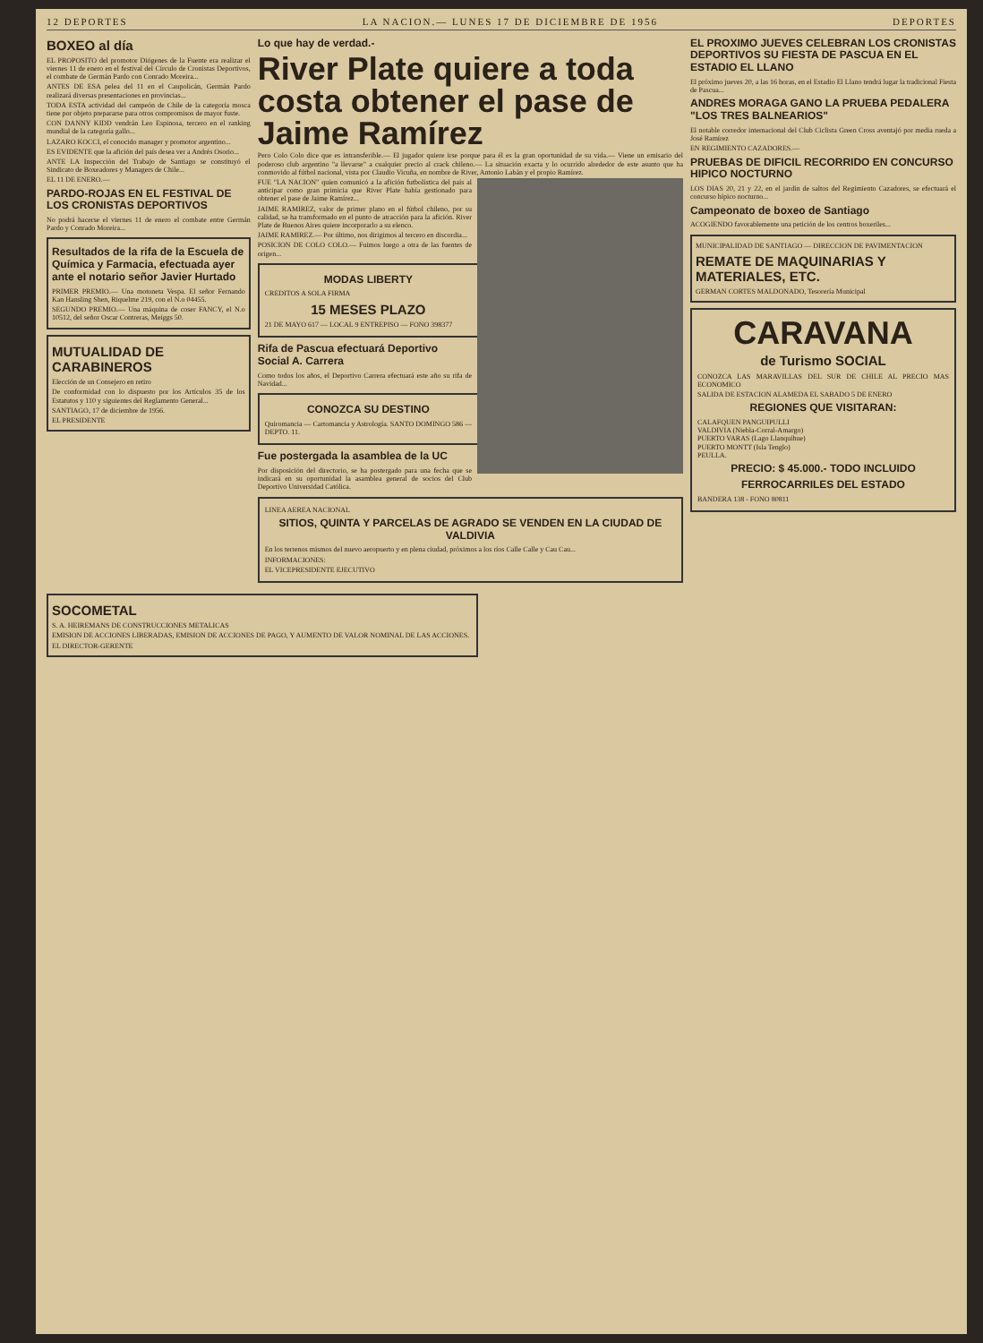12 DEPORTES LA NACION.— LUNES 17 DE DICIEMBRE DE 1956 DEPORTES
BOXEO al día
EL PROPOSITO del promotor Diógenes de la Fuente era realizar el viernes 11 de enero en el festival del Círculo de Cronistas Deportivos, el combate de Germán Pardo con Conrado Moreira...
ANTES DE ESA pelea del 11 en el Caupolicán, Germán Pardo realizará diversas presentaciones en provincias...
TODA ESTA actividad del campeón de Chile de la categoría mosca tiene por objeto prepararse para otros compromisos de mayor fuste.
CON DANNY KIDD vendrán Leo Espinosa, tercero en el ranking mundial de la categoría gallo...
LAZARO KOCCI, el conocido manager y promotor argentino...
ES EVIDENTE que la afición del país desea ver a Andrés Osorio...
ANTE LA Inspección del Trabajo de Santiago se constituyó el Sindicato de Boxeadores y Managers de Chile...
EL 11 DE ENERO.—
PARDO-ROJAS EN EL FESTIVAL DE LOS CRONISTAS DEPORTIVOS
No podrá hacerse el viernes 11 de enero el combate entre Germán Pardo y Conrado Moreira...
Resultados de la rifa de la Escuela de Química y Farmacia, efectuada ayer ante el notario señor Javier Hurtado
PRIMER PREMIO.— Una motoneta Vespa. El señor Fernando Kan Hansling Shen, Riquelme 219, con el N.o 04455.
SEGUNDO PREMIO.— Una máquina de coser FANCY, el N.o 10512, del señor Oscar Contreras, Meiggs 50.
MUTUALIDAD DE CARABINEROS
Elección de un Consejero en retiro
De conformidad con lo dispuesto por los Artículos 35 de los Estatutos y 110 y siguientes del Reglamento General...
SANTIAGO, 17 de diciembre de 1956.
EL PRESIDENTE
Lo que hay de verdad.-
River Plate quiere a toda costa obtener el pase de Jaime Ramírez
Pero Colo Colo dice que es intransferible.— El jugador quiere irse porque para él es la gran oportunidad de su vida.— Viene un emisario del poderoso club argentino "a llevarse" a cualquier precio al crack chileno.— La situación exacta y lo ocurrido alrededor de este asunto que ha conmovido al fútbol nacional, vista por Claudio Vicuña, en nombre de River, Antonio Labán y el propio Ramírez.
FUE "LA NACION" quien comunicó a la afición futbolística del país al anticipar como gran primicia que River Plate había gestionado para obtener el pase de Jaime Ramírez...
JAIME RAMIREZ, valor de primer plano en el fútbol chileno, por su calidad, se ha transformado en el punto de atracción para la afición. River Plate de Buenos Aires quiere incorporarlo a su elenco.
JAIME RAMIREZ.— Por último, nos dirigimos al tercero en discordia...
POSICION DE COLO COLO.— Fuimos luego a otra de las fuentes de origen...
MODAS LIBERTY
CREDITOS A SOLA FIRMA
15 MESES PLAZO
21 DE MAYO 617 — LOCAL 9 ENTREPISO — FONO 398377
Rifa de Pascua efectuará Deportivo Social A. Carrera
Como todos los años, el Deportivo Carrera efectuará este año su rifa de Navidad...
CONOZCA SU DESTINO
Quiromancia — Cartomancia y Astrología. SANTO DOMINGO 586 — DEPTO. 11.
Fue postergada la asamblea de la UC
Por disposición del directorio, se ha postergado para una fecha que se indicará en su oportunidad la asamblea general de socios del Club Deportivo Universidad Católica.
LINEA AEREA NACIONAL
SITIOS, QUINTA Y PARCELAS DE AGRADO SE VENDEN EN LA CIUDAD DE VALDIVIA
En los terrenos mismos del nuevo aeropuerto y en plena ciudad, próximos a los ríos Calle Calle y Cau Cau...
INFORMACIONES:
EL VICEPRESIDENTE EJECUTIVO
EL PROXIMO JUEVES CELEBRAN LOS CRONISTAS DEPORTIVOS SU FIESTA DE PASCUA EN EL ESTADIO EL LLANO
El próximo jueves 20, a las 16 horas, en el Estadio El Llano tendrá lugar la tradicional Fiesta de Pascua...
ANDRES MORAGA GANO LA PRUEBA PEDALERA "LOS TRES BALNEARIOS"
El notable corredor internacional del Club Ciclista Green Cross aventajó por media rueda a José Ramírez
EN REGIMIENTO CAZADORES.—
PRUEBAS DE DIFICIL RECORRIDO EN CONCURSO HIPICO NOCTURNO
LOS DIAS 20, 21 y 22, en el jardín de saltos del Regimiento Cazadores, se efectuará el concurso hípico nocturno...
Campeonato de boxeo de Santiago
ACOGIENDO favorablemente una petición de los centros boxeriles...
MUNICIPALIDAD DE SANTIAGO — DIRECCION DE PAVIMENTACION
REMATE DE MAQUINARIAS Y MATERIALES, ETC.
GERMAN CORTES MALDONADO, Tesorería Municipal
CARAVANA
de Turismo SOCIAL
CONOZCA LAS MARAVILLAS DEL SUR DE CHILE AL PRECIO MAS ECONOMICO
SALIDA DE ESTACION ALAMEDA EL SABADO 5 DE ENERO
REGIONES QUE VISITARAN:
CALAFQUEN PANGUIPULLI
VALDIVIA (Niebla-Corral-Amargo)
PUERTO VARAS (Lago Llanquihue)
PUERTO MONTT (Isla Tenglo)
PEULLA.
PRECIO: $ 45.000.- TODO INCLUIDO
FERROCARRILES DEL ESTADO
BANDERA 138 - FONO 80811
SOCOMETAL
S. A. HEIREMANS DE CONSTRUCCIONES METALICAS
EMISION DE ACCIONES LIBERADAS, EMISION DE ACCIONES DE PAGO, Y AUMENTO DE VALOR NOMINAL DE LAS ACCIONES.
EL DIRECTOR-GERENTE